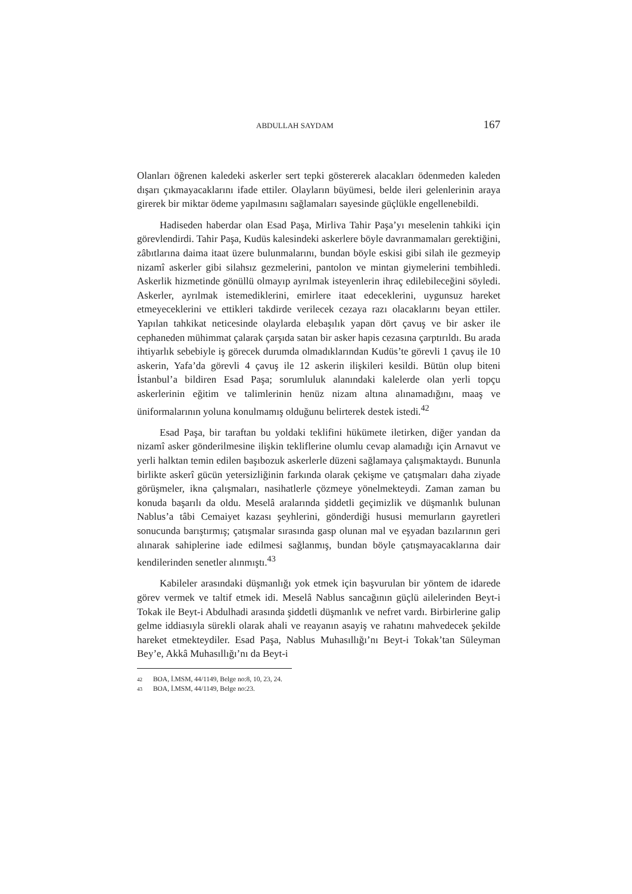ABDULLAH SAYDAM 167
Olanları öğrenen kaledeki askerler sert tepki göstererek alacakları ödenmeden kaleden dışarı çıkmayacaklarını ifade ettiler. Olayların büyümesi, belde ileri gelenlerinin araya girerek bir miktar ödeme yapılmasını sağlamaları sayesinde güçlükle engellenebildi.
Hadiseden haberdar olan Esad Paşa, Mirliva Tahir Paşa’yı meselenin tahkiki için görevlendirdi. Tahir Paşa, Kudüs kalesindeki askerlere böyle davranmamaları gerektiğini, zâbıtlarına daima itaat üzere bulunmalarını, bundan böyle eskisi gibi silah ile gezmeyip nizamî askerler gibi silahsız gezmelerini, pantolon ve mintan giymelerini tembihledi. Askerlik hizmetinde gönüllü olmayıp ayrılmak isteyenlerin ihraç edilebileceğini söyledi. Askerler, ayrılmak istemediklerini, emirlere itaat edeceklerini, uygunsuz hareket etmeyeceklerini ve ettikleri takdirde verilecek cezaya razı olacaklarını beyan ettiler. Yapılan tahkikat neticesinde olaylarda elebaşılık yapan dört çavuş ve bir asker ile cephaneden mühimmat çalarak çarşıda satan bir asker hapis cezasına çarptırıldı. Bu arada ihtiyarlık sebebiyle iş görecek durumda olmadıklarından Kudüs’te görevli 1 çavuş ile 10 askerin, Yafa’da görevli 4 çavuş ile 12 askerin ilişkileri kesildi. Bütün olup biteni İstanbul’a bildiren Esad Paşa; sorumluluk alanındaki kalelerde olan yerli topçu askerlerinin eğitim ve talimlerinin henüz nizam altına alınamadığını, maaş ve üniformalarının yoluna konulmamış olduğunu belirterek destek istedi.<sup>42</sup>
Esad Paşa, bir taraftan bu yoldaki teklifini hükümete iletirken, diğer yandan da nizamî asker gönderilmesine ilişkin tekliflerine olumlu cevap alamadığı için Arnavut ve yerli halktan temin edilen başıbozuk askerlerle düzeni sağlamaya çalışmaktaydı. Bununla birlikte askerî gücün yetersizliğinin farkında olarak çekişme ve çatışmaları daha ziyade görüşmeler, ikna çalışmaları, nasihatlerle çözmeye yönelmekteydi. Zaman zaman bu konuda başarılı da oldu. Meselâ aralarında şiddetli geçimizlik ve düşmanlık bulunan Nablus’a tâbi Cemaiyet kazası şeyhlerini, gönderdiği hususi memurların gayretleri sonucunda barıştırmış; çatışmalar sırasında gasp olunan mal ve eşyadan bazılarının geri alınarak sahiplerine iade edilmesi sağlanmış, bundan böyle çatışmayacaklarına dair kendilerinden senetler alınmıştı.<sup>43</sup>
Kabileler arasındaki düşmanlığı yok etmek için başvurulan bir yöntem de idarede görev vermek ve taltif etmek idi. Meselâ Nablus sancağının güçlü ailelerinden Beyt-i Tokak ile Beyt-i Abdulhadi arasında şiddetli düşmanlık ve nefret vardı. Birbirlerine galip gelme iddiasıyla sürekli olarak ahali ve reayanın asayiş ve rahatını mahvedecek şekilde hareket etmekteydiler. Esad Paşa, Nablus Muhasıllığı’nı Beyt-i Tokak’tan Süleyman Bey’e, Akkâ Muhasıllığı’nı da Beyt-i
42 BOA, İ.MSM, 44/1149, Belge no:8, 10, 23, 24.
43 BOA, İ.MSM, 44/1149, Belge no:23.